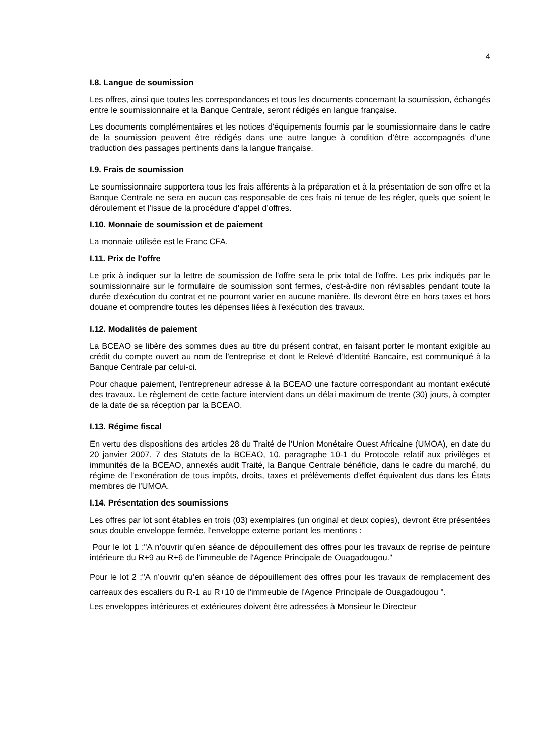4
I.8. Langue de soumission
Les offres, ainsi que toutes les correspondances et tous les documents concernant la soumission, échangés entre le soumissionnaire et la Banque Centrale, seront rédigés en langue française.
Les documents complémentaires et les notices d'équipements fournis par le soumissionnaire dans le cadre de la soumission peuvent être rédigés dans une autre langue à condition d’être accompagnés d’une traduction des passages pertinents dans la langue française.
I.9. Frais de soumission
Le soumissionnaire supportera tous les frais afférents à la préparation et à la présentation de son offre et la Banque Centrale ne sera en aucun cas responsable de ces frais ni tenue de les régler, quels que soient le déroulement et l’issue de la procédure d’appel d’offres.
I.10. Monnaie de soumission et de paiement
La monnaie utilisée est le Franc CFA.
I.11. Prix de l'offre
Le prix à indiquer sur la lettre de soumission de l'offre sera le prix total de l'offre. Les prix indiqués par le soumissionnaire sur le formulaire de soumission sont fermes, c'est-à-dire non révisables pendant toute la durée d’exécution du contrat et ne pourront varier en aucune manière. Ils devront être en hors taxes et hors douane et comprendre toutes les dépenses liées à l'exécution des travaux.
I.12. Modalités de paiement
La BCEAO se libère des sommes dues au titre du présent contrat, en faisant porter le montant exigible au crédit du compte ouvert au nom de l'entreprise et dont le Relevé d'Identité Bancaire, est communiqué à la Banque Centrale par celui-ci.
Pour chaque paiement, l'entrepreneur adresse à la BCEAO une facture correspondant au montant exécuté des travaux. Le règlement de cette facture intervient dans un délai maximum de trente (30) jours, à compter de la date de sa réception par la BCEAO.
I.13. Régime fiscal
En vertu des dispositions des articles 28 du Traité de l’Union Monétaire Ouest Africaine (UMOA), en date du 20 janvier 2007, 7 des Statuts de la BCEAO, 10, paragraphe 10-1 du Protocole relatif aux privilèges et immunités de la BCEAO, annexés audit Traité, la Banque Centrale bénéficie, dans le cadre du marché, du régime de l’exonération de tous impôts, droits, taxes et prélèvements d'effet équivalent dus dans les États membres de l’UMOA.
I.14. Présentation des soumissions
Les offres par lot sont établies en trois (03) exemplaires (un original et deux copies), devront être présentées sous double enveloppe fermée, l'enveloppe externe portant les mentions :
Pour le lot 1 :"A n’ouvrir qu’en séance de dépouillement des offres pour les travaux de reprise de peinture intérieure du R+9 au R+6 de l'immeuble de l'Agence Principale de Ouagadougou."
Pour le lot 2 :"A n’ouvrir qu’en séance de dépouillement des offres pour les travaux de remplacement des carreaux des escaliers du R-1 au R+10 de l'immeuble de l'Agence Principale de Ouagadougou ".
Les enveloppes intérieures et extérieures doivent être adressées à Monsieur le Directeur